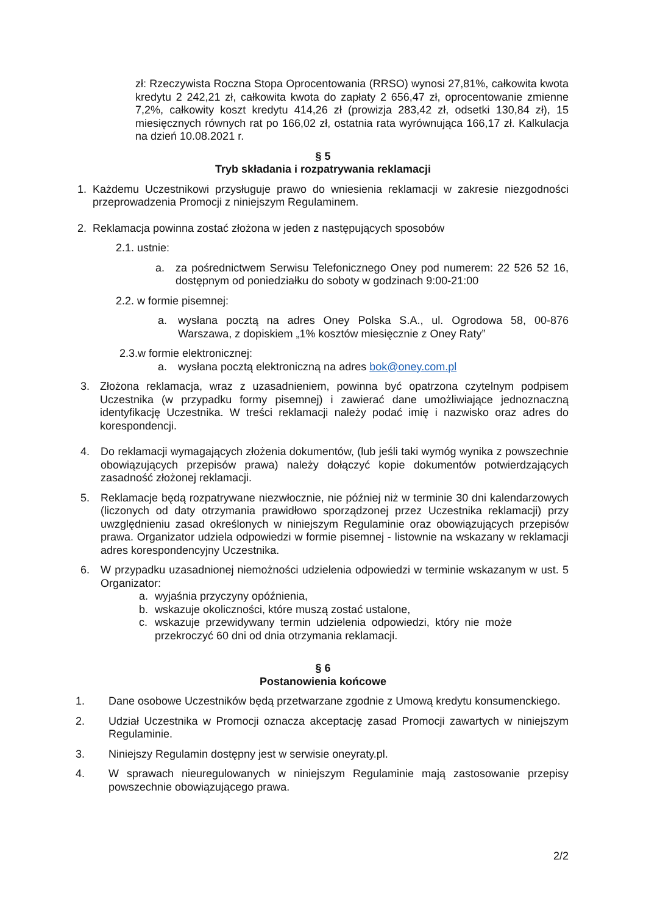zł: Rzeczywista Roczna Stopa Oprocentowania (RRSO) wynosi 27,81%, całkowita kwota kredytu 2 242,21 zł, całkowita kwota do zapłaty 2 656,47 zł, oprocentowanie zmienne 7,2%, całkowity koszt kredytu 414,26 zł (prowizja 283,42 zł, odsetki 130,84 zł), 15 miesięcznych równych rat po 166,02 zł, ostatnia rata wyrównująca 166,17 zł. Kalkulacja na dzień 10.08.2021 r.
§ 5
Tryb składania i rozpatrywania reklamacji
1. Każdemu Uczestnikowi przysługuje prawo do wniesienia reklamacji w zakresie niezgodności przeprowadzenia Promocji z niniejszym Regulaminem.
2. Reklamacja powinna zostać złożona w jeden z następujących sposobów
2.1. ustnie:
a. za pośrednictwem Serwisu Telefonicznego Oney pod numerem: 22 526 52 16, dostępnym od poniedziałku do soboty w godzinach 9:00-21:00
2.2. w formie pisemnej:
a. wysłana pocztą na adres Oney Polska S.A., ul. Ogrodowa 58, 00-876 Warszawa, z dopiskiem „1% kosztów miesięcznie z Oney Raty”
2.3.w formie elektronicznej:
a. wysłana pocztą elektroniczną na adres bok@oney.com.pl
3. Złożona reklamacja, wraz z uzasadnieniem, powinna być opatrzona czytelnym podpisem Uczestnika (w przypadku formy pisemnej) i zawierać dane umożliwiające jednoznaczną identyfikację Uczestnika. W treści reklamacji należy podać imię i nazwisko oraz adres do korespondencji.
4. Do reklamacji wymagających złożenia dokumentów, (lub jeśli taki wymóg wynika z powszechnie obowiązujących przepisów prawa) należy dołączyć kopie dokumentów potwierdzających zasadność złożonej reklamacji.
5. Reklamacje będą rozpatrywane niezwłocznie, nie później niż w terminie 30 dni kalendarzowych (liczonych od daty otrzymania prawidłowo sporządzonej przez Uczestnika reklamacji) przy uwzględnieniu zasad określonych w niniejszym Regulaminie oraz obowiązujących przepisów prawa. Organizator udziela odpowiedzi w formie pisemnej - listownie na wskazany w reklamacji adres korespondencyjny Uczestnika.
6. W przypadku uzasadnionej niemożności udzielenia odpowiedzi w terminie wskazanym w ust. 5 Organizator:
a. wyjaśnia przyczyny opóźnienia,
b. wskazuje okoliczności, które muszą zostać ustalone,
c. wskazuje przewidywany termin udzielenia odpowiedzi, który nie może przekroczyć 60 dni od dnia otrzymania reklamacji.
§ 6
Postanowienia końcowe
1. Dane osobowe Uczestników będą przetwarzane zgodnie z Umową kredytu konsumenckiego.
2. Udział Uczestnika w Promocji oznacza akceptację zasad Promocji zawartych w niniejszym Regulaminie.
3. Niniejszy Regulamin dostępny jest w serwisie oneyraty.pl.
4. W sprawach nieuregulowanych w niniejszym Regulaminie mają zastosowanie przepisy powszechnie obowiązującego prawa.
2/2